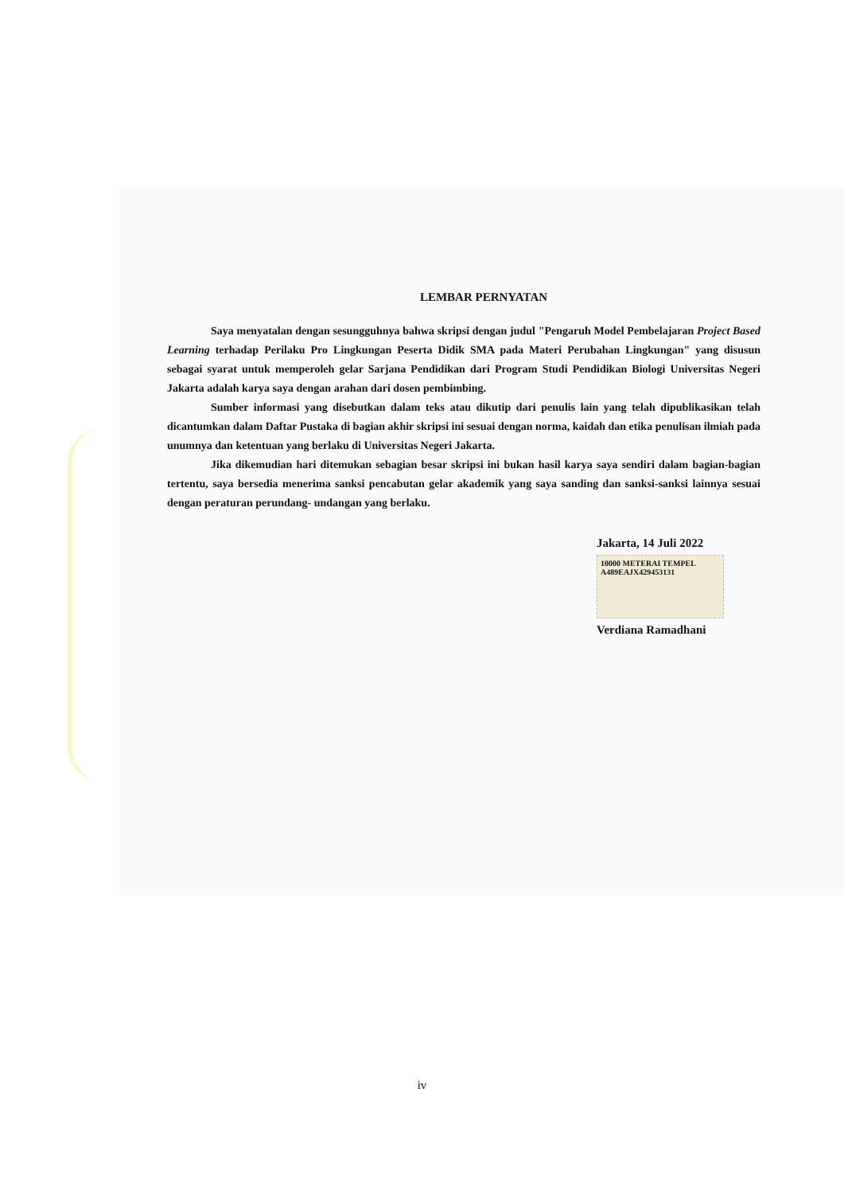LEMBAR PERNYATAN
Saya menyatalan dengan sesungguhnya bahwa skripsi dengan judul "Pengaruh Model Pembelajaran Project Based Learning terhadap Perilaku Pro Lingkungan Peserta Didik SMA pada Materi Perubahan Lingkungan" yang disusun sebagai syarat untuk memperoleh gelar Sarjana Pendidikan dari Program Studi Pendidikan Biologi Universitas Negeri Jakarta adalah karya saya dengan arahan dari dosen pembimbing.
Sumber informasi yang disebutkan dalam teks atau dikutip dari penulis lain yang telah dipublikasikan telah dicantumkan dalam Daftar Pustaka di bagian akhir skripsi ini sesuai dengan norma, kaidah dan etika penulisan ilmiah pada unumnya dan ketentuan yang berlaku di Universitas Negeri Jakarta.
Jika dikemudian hari ditemukan sebagian besar skripsi ini bukan hasil karya saya sendiri dalam bagian-bagian tertentu, saya bersedia menerima sanksi pencabutan gelar akademik yang saya sanding dan sanksi-sanksi lainnya sesuai dengan peraturan perundang- undangan yang berlaku.
Jakarta, 14 Juli 2022
10000 METERAI TEMPEL
A489EAJX429453131
Verdiana Ramadhani
iv